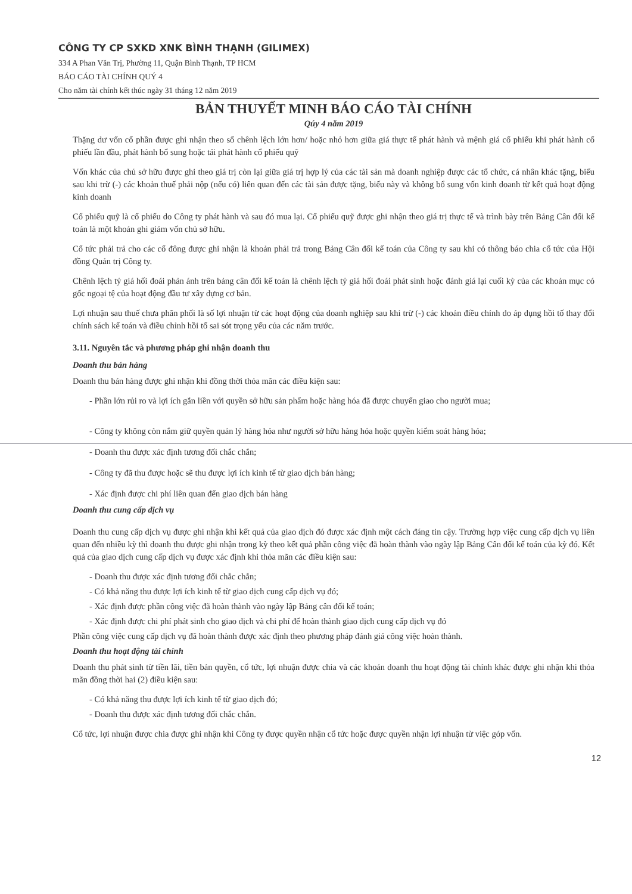CÔNG TY CP SXKD XNK BÌNH THẠNH (GILIMEX)
334 A Phan Văn Trị, Phường 11, Quận Bình Thạnh, TP HCM
BÁO CÁO TÀI CHÍNH QUÝ 4
Cho năm tài chính kết thúc ngày 31 tháng 12 năm 2019
BẢN THUYẾT MINH BÁO CÁO TÀI CHÍNH
Qúy 4 năm 2019
Thặng dư vốn cổ phần được ghi nhận theo số chênh lệch lớn hơn/ hoặc nhỏ hơn giữa giá thực tế phát hành và mệnh giá cổ phiếu khi phát hành cổ phiếu lần đầu, phát hành bổ sung hoặc tái phát hành cổ phiếu quỹ
Vốn khác của chủ sở hữu được ghi theo giá trị còn lại giữa giá trị hợp lý của các tài sản mà doanh nghiệp được các tổ chức, cá nhân khác tặng, biếu sau khi trừ (-) các khoản thuế phải nộp (nếu có) liên quan đến các tài sản được tặng, biếu này và không bổ sung vốn kinh doanh từ kết quả hoạt động kinh doanh
Cổ phiếu quỹ là cổ phiếu do Công ty phát hành và sau đó mua lại. Cổ phiếu quỹ được ghi nhận theo giá trị thực tế và trình bày trên Bảng Cân đối kế toán là một khoản ghi giảm vốn chủ sở hữu.
Cổ tức phải trả cho các cổ đông được ghi nhận là khoản phải trả trong Bảng Cân đối kế toán của Công ty sau khi có thông báo chia cổ tức của Hội đồng Quản trị Công ty.
Chênh lệch tỷ giá hối đoái phản ánh trên bảng cân đối kế toán là chênh lệch tỷ giá hối đoái phát sinh hoặc đánh giá lại cuối kỳ của các khoản mục có gốc ngoại tệ của hoạt động đầu tư xây dựng cơ bản.
Lợi nhuận sau thuế chưa phân phối là số lợi nhuận từ các hoạt động của doanh nghiệp sau khi trừ (-) các khoản điều chỉnh do áp dụng hồi tố thay đổi chính sách kế toán và điều chỉnh hồi tố sai sót trọng yếu của các năm trước.
3.11. Nguyên tắc và phương pháp ghi nhận doanh thu
Doanh thu bán hàng
Doanh thu bán hàng được ghi nhận khi đồng thời thỏa mãn các điều kiện sau:
- Phần lớn rủi ro và lợi ích gắn liền với quyền sở hữu sản phẩm hoặc hàng hóa đã được chuyển giao cho người mua;
- Công ty không còn nắm giữ quyền quản lý hàng hóa như người sở hữu hàng hóa hoặc quyền kiểm soát hàng hóa;
- Doanh thu được xác định tương đối chắc chắn;
- Công ty đã thu được hoặc sẽ thu được lợi ích kinh tế từ giao dịch bán hàng;
- Xác định được chi phí liên quan đến giao dịch bán hàng
Doanh thu cung cấp dịch vụ
Doanh thu cung cấp dịch vụ được ghi nhận khi kết quả của giao dịch đó được xác định một cách đáng tin cậy. Trường hợp việc cung cấp dịch vụ liên quan đến nhiều kỳ thì doanh thu được ghi nhận trong kỳ theo kết quả phần công việc đã hoàn thành vào ngày lập Bảng Cân đối kế toán của kỳ đó. Kết quả của giao dịch cung cấp dịch vụ được xác định khi thỏa mãn các điều kiện sau:
- Doanh thu được xác định tương đối chắc chắn;
- Có khả năng thu được lợi ích kinh tế từ giao dịch cung cấp dịch vụ đó;
- Xác định được phần công việc đã hoàn thành vào ngày lập Bảng cân đối kế toán;
- Xác định được chi phí phát sinh cho giao dịch và chi phí để hoàn thành giao dịch cung cấp dịch vụ đó
Phần công việc cung cấp dịch vụ đã hoàn thành được xác định theo phương pháp đánh giá công việc hoàn thành.
Doanh thu hoạt động tài chính
Doanh thu phát sinh từ tiền lãi, tiền bản quyền, cổ tức, lợi nhuận được chia và các khoản doanh thu hoạt động tài chính khác được ghi nhận khi thỏa mãn đồng thời hai (2) điều kiện sau:
- Có khả năng thu được lợi ích kinh tế từ giao dịch đó;
- Doanh thu được xác định tương đối chắc chắn.
Cổ tức, lợi nhuận được chia được ghi nhận khi Công ty được quyền nhận cổ tức hoặc được quyền nhận lợi nhuận từ việc góp vốn.
12